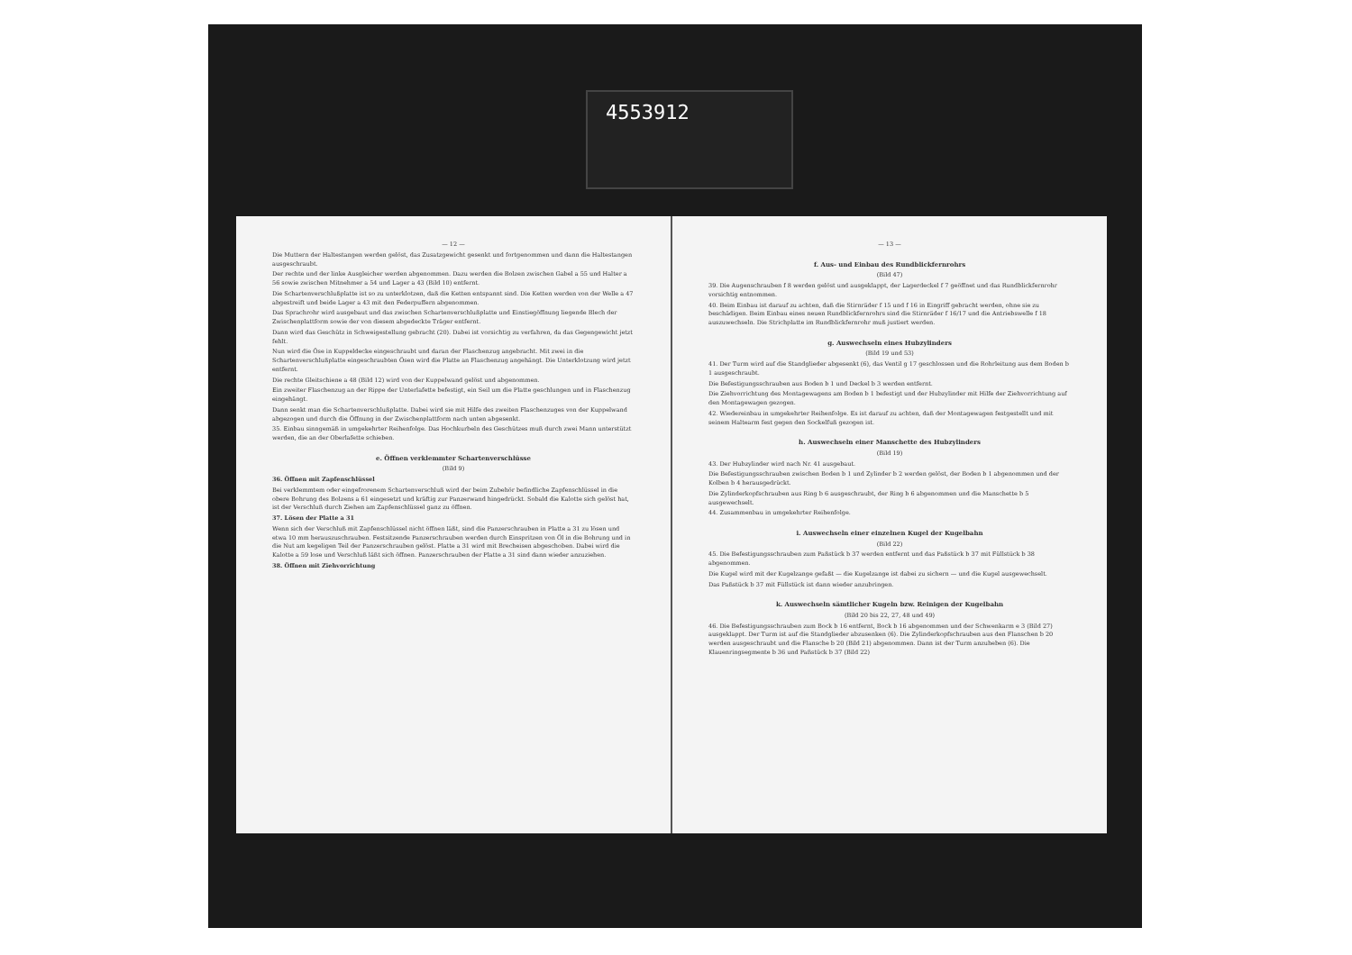4553912
— 12 —
Die Muttern der Haltestangen werden gelöst, das Zusatzgewicht gesenkt und fortgenommen und dann die Haltestangen ausgeschraubt.
Der rechte und der linke Ausgleicher werden abgenommen. Dazu werden die Bolzen zwischen Gabel a 55 und Halter a 56 sowie zwischen Mitnehmer a 54 und Lager a 43 (Bild 10) entfernt.
Die Schartenverschlußplatte ist so zu unterklotzen, daß die Ketten entspannt sind. Die Ketten werden von der Welle a 47 abgestreift und beide Lager a 43 mit den Federpuffern abgenommen.
Das Sprachrohr wird ausgebaut und das zwischen Schartenverschlußplatte und Einstiegöffnung liegende Blech der Zwischenplattform sowie der von diesem abgedeckte Träger entfernt.
Dann wird das Geschütz in Schweigestellung gebracht (20). Dabei ist vorsichtig zu verfahren, da das Gegengewicht jetzt fehlt.
Nun wird die Öse in Kuppeldecke eingeschraubt und daran der Flaschenzug angebracht. Mit zwei in die Schartenverschlußplatte eingeschraubten Ösen wird die Platte an Flaschenzug angehängt. Die Unterklotzung wird jetzt entfernt.
Die rechte Gleitschiene a 48 (Bild 12) wird von der Kuppelwand gelöst und abgenommen.
Ein zweiter Flaschenzug an der Rippe der Unterlafette befestigt, ein Seil um die Platte geschlungen und in Flaschenzug eingehängt.
Dann senkt man die Schartenverschlußplatte. Dabei wird sie mit Hilfe des zweiten Flaschenzuges von der Kuppelwand abgezogen und durch die Öffnung in der Zwischenplattform nach unten abgesenkt.
35. Einbau sinngemäß in umgekehrter Reihenfolge. Das Hochkurbeln des Geschützes muß durch zwei Mann unterstützt werden, die an der Oberlafette schieben.
e. Öffnen verklemmter Schartenverschlüsse
(Bild 9)
36. Öffnen mit Zapfenschlüssel
Bei verklemmtem oder eingefrorenem Schartenverschluß wird der beim Zubehör befindliche Zapfenschlüssel in die obere Bohrung des Bolzens a 61 eingesetzt und kräftig zur Panzerwand hingedrückt. Sobald die Kalotte sich gelöst hat, ist der Verschluß durch Ziehen am Zapfenschlüssel ganz zu öffnen.
37. Lösen der Platte a 31
Wenn sich der Verschluß mit Zapfenschlüssel nicht öffnen läßt, sind die Panzerschrauben in Platte a 31 zu lösen und etwa 10 mm herauszuschrauben. Festsitzende Panzerschrauben werden durch Einspritzen von Öl in die Bohrung und in die Nut am kegeligen Teil der Panzerschrauben gelöst. Platte a 31 wird mit Brecheisen abgeschoben. Dabei wird die Kalotte a 59 lose und Verschluß läßt sich öffnen. Panzerschrauben der Platte a 31 sind dann wieder anzuziehen.
38. Öffnen mit Ziehvorrichtung
— 13 —
f. Aus- und Einbau des Rundblickfernrohrs
(Bild 47)
39. Die Augenschrauben f 8 werden gelöst und ausgeklappt, der Lagerdeckel f 7 geöffnet und das Rundblickfernrohr vorsichtig entnommen.
40. Beim Einbau ist darauf zu achten, daß die Stirnräder f 15 und f 16 in Eingriff gebracht werden, ohne sie zu beschädigen. Beim Einbau eines neuen Rundblickfernrohrs sind die Stirnräder f 16/17 und die Antriebswelle f 18 auszuwechseln. Die Strichplatte im Rundblickfernrohr muß justiert werden.
g. Auswechseln eines Hubzylinders
(Bild 19 und 53)
41. Der Turm wird auf die Standglieder abgesenkt (6), das Ventil g 17 geschlossen und die Rohrleitung aus dem Boden b 1 ausgeschraubt.
Die Befestigungsschrauben aus Boden b 1 und Deckel b 3 werden entfernt.
Die Ziehvorrichtung des Montagewagens am Boden b 1 befestigt und der Hubzylinder mit Hilfe der Ziehvorrichtung auf den Montagewagen gezogen.
42. Wiedereinbau in umgekehrter Reihenfolge. Es ist darauf zu achten, daß der Montagewagen festgestellt und mit seinem Haltearm fest gegen den Sockelfuß gezogen ist.
h. Auswechseln einer Manschette des Hubzylinders
(Bild 19)
43. Der Hubzylinder wird nach Nr. 41 ausgebaut.
Die Befestigungsschrauben zwischen Boden b 1 und Zylinder b 2 werden gelöst, der Boden b 1 abgenommen und der Kolben b 4 herausgedrückt.
Die Zylinderkopfschrauben aus Ring b 6 ausgeschraubt, der Ring b 6 abgenommen und die Manschette b 5 ausgewechselt.
44. Zusammenbau in umgekehrter Reihenfolge.
i. Auswechseln einer einzelnen Kugel der Kugelbahn
(Bild 22)
45. Die Befestigungsschrauben zum Paßstück b 37 werden entfernt und das Paßstück b 37 mit Füllstück b 38 abgenommen.
Die Kugel wird mit der Kugelzange gefaßt — die Kugelzange ist dabei zu sichern — und die Kugel ausgewechselt.
Das Paßstück b 37 mit Füllstück ist dann wieder anzubringen.
k. Auswechseln sämtlicher Kugeln bzw. Reinigen der Kugelbahn
(Bild 20 bis 22, 27, 48 und 49)
46. Die Befestigungsschrauben zum Bock b 16 entfernt, Bock b 16 abgenommen und der Schwenkarm e 3 (Bild 27) ausgeklappt. Der Turm ist auf die Standglieder abzusenken (6). Die Zylinderkopfschrauben aus den Flanschen b 20 werden ausgeschraubt und die Flansche b 20 (Bild 21) abgenommen. Dann ist der Turm anzuheben (6). Die Klauenringsegmente b 36 und Paßstück b 37 (Bild 22)